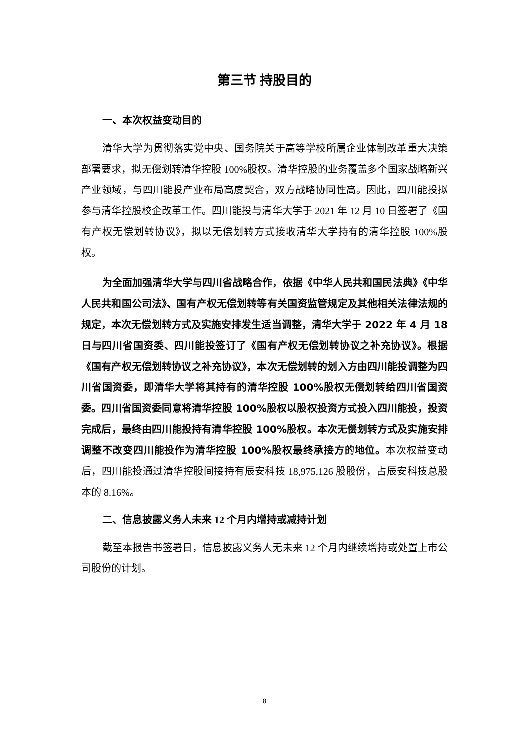第三节 持股目的
一、本次权益变动目的
清华大学为贯彻落实党中央、国务院关于高等学校所属企业体制改革重大决策部署要求，拟无偿划转清华控股 100%股权。清华控股的业务覆盖多个国家战略新兴产业领域，与四川能投产业布局高度契合，双方战略协同性高。因此，四川能投拟参与清华控股校企改革工作。四川能投与清华大学于 2021 年 12 月 10 日签署了《国有产权无偿划转协议》，拟以无偿划转方式接收清华大学持有的清华控股 100%股权。
为全面加强清华大学与四川省战略合作，依据《中华人民共和国民法典》《中华人民共和国公司法》、国有产权无偿划转等有关国资监管规定及其他相关法律法规的规定，本次无偿划转方式及实施安排发生适当调整，清华大学于 2022 年 4 月 18 日与四川省国资委、四川能投签订了《国有产权无偿划转协议之补充协议》。根据《国有产权无偿划转协议之补充协议》，本次无偿划转的划入方由四川能投调整为四川省国资委，即清华大学将其持有的清华控股 100%股权无偿划转给四川省国资委。四川省国资委同意将清华控股 100%股权以股权投资方式投入四川能投，投资完成后，最终由四川能投持有清华控股 100%股权。本次无偿划转方式及实施安排调整不改变四川能投作为清华控股 100%股权最终承接方的地位。本次权益变动后，四川能投通过清华控股间接持有辰安科技 18,975,126 股股份，占辰安科技总股本的 8.16%。
二、信息披露义务人未来 12 个月内增持或减持计划
截至本报告书签署日，信息披露义务人无未来 12 个月内继续增持或处置上市公司股份的计划。
8